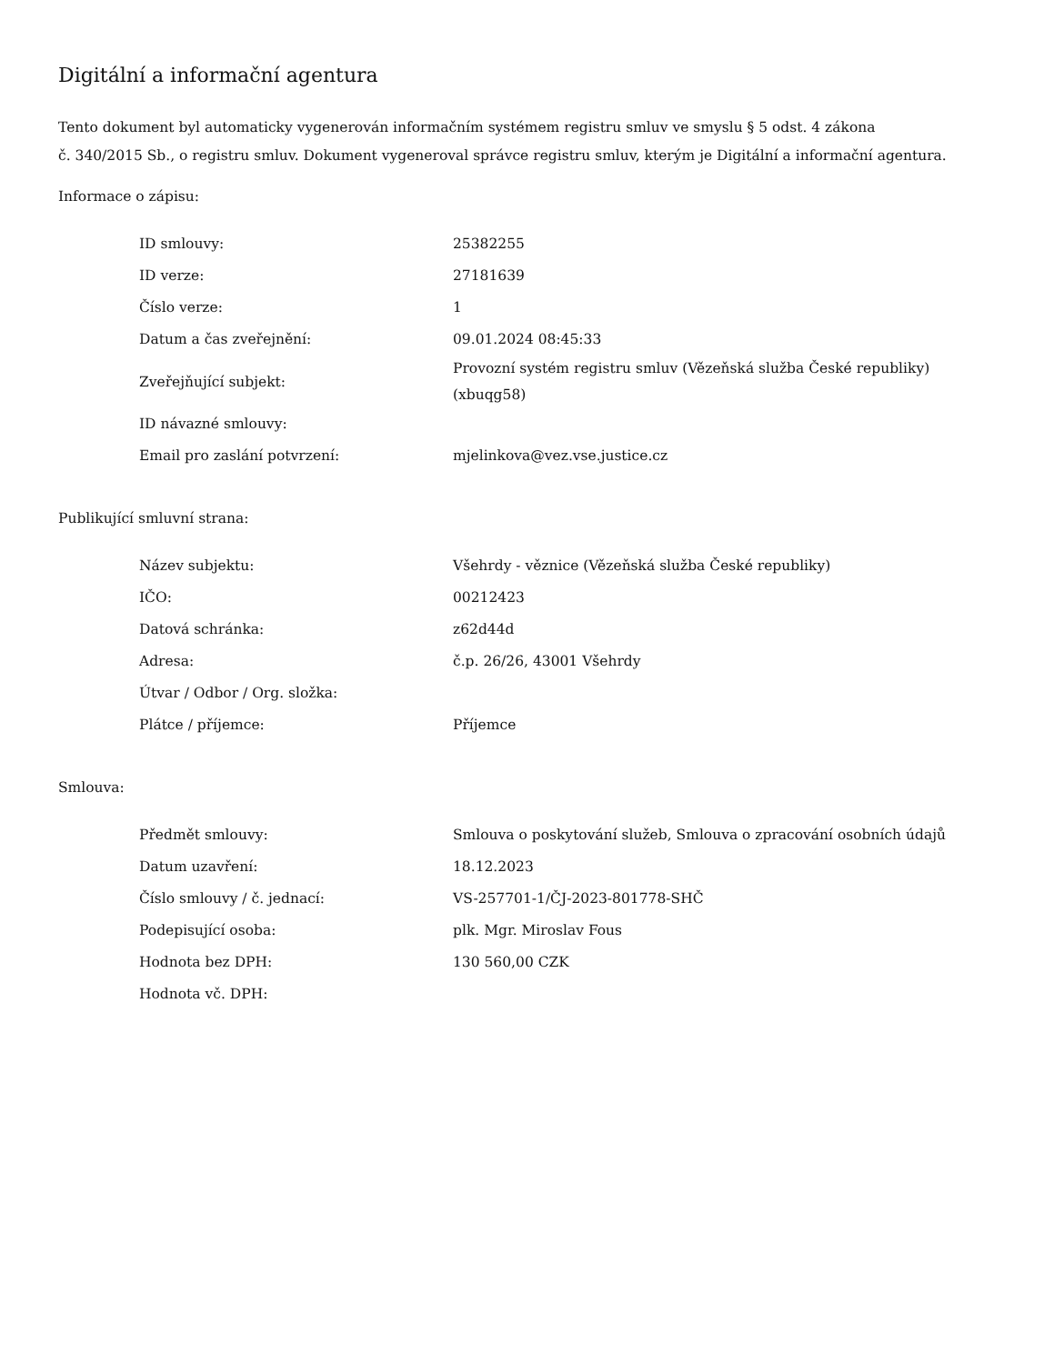Digitální a informační agentura
Tento dokument byl automaticky vygenerován informačním systémem registru smluv ve smyslu § 5 odst. 4 zákona
č. 340/2015 Sb., o registru smluv. Dokument vygeneroval správce registru smluv, kterým je Digitální a informační agentura.
Informace o zápisu:
| ID smlouvy: | 25382255 |
| ID verze: | 27181639 |
| Číslo verze: | 1 |
| Datum a čas zveřejnění: | 09.01.2024 08:45:33 |
| Zveřejňující subjekt: | Provozní systém registru smluv (Vězeňská služba České republiky) (xbuqg58) |
| ID návazné smlouvy: | |
| Email pro zaslání potvrzení: | mjelinkova@vez.vse.justice.cz |
Publikující smluvní strana:
| Název subjektu: | Všehrdy - věznice (Vězeňská služba České republiky) |
| IČO: | 00212423 |
| Datová schránka: | z62d44d |
| Adresa: | č.p. 26/26, 43001 Všehrdy |
| Útvar / Odbor / Org. složka: | |
| Plátce / příjemce: | Příjemce |
Smlouva:
| Předmět smlouvy: | Smlouva o poskytování služeb, Smlouva o zpracování osobních údajů |
| Datum uzavření: | 18.12.2023 |
| Číslo smlouvy / č. jednací: | VS-257701-1/ČJ-2023-801778-SHČ |
| Podepisující osoba: | plk. Mgr. Miroslav Fous |
| Hodnota bez DPH: | 130 560,00 CZK |
| Hodnota vč. DPH: | |